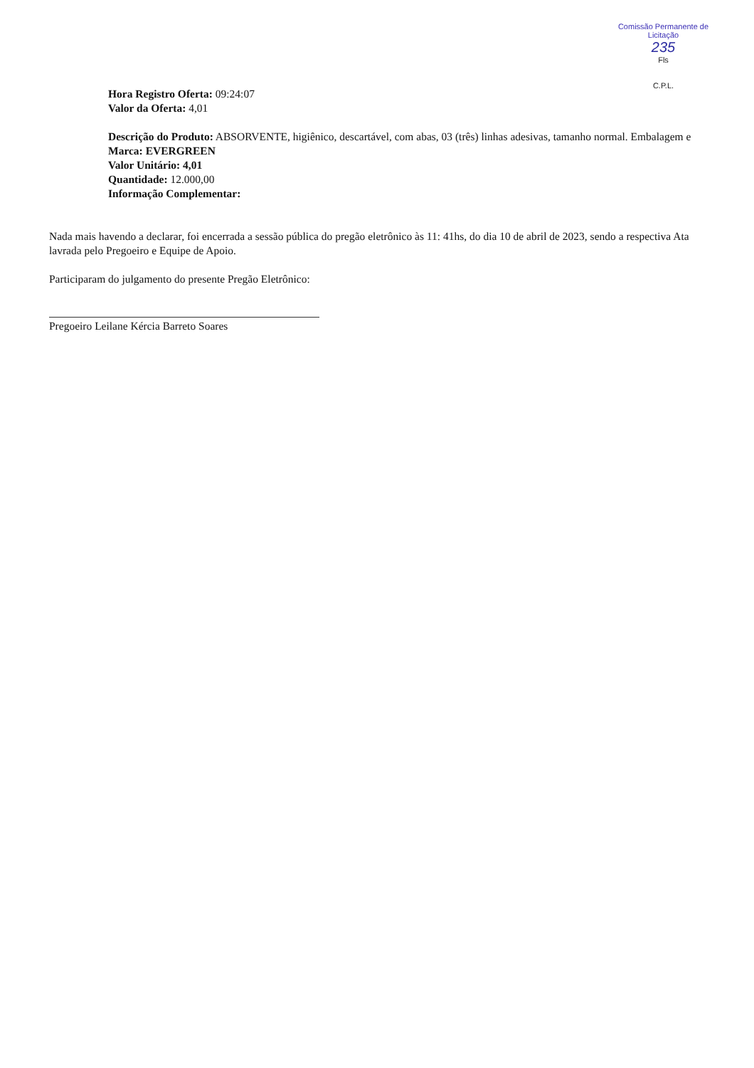Comissão Permanente de Licitação
235
Fls
C.P.L.
Hora Registro Oferta: 09:24:07
Valor da Oferta: 4,01
Descrição do Produto: ABSORVENTE, higiênico, descartável, com abas, 03 (três) linhas adesivas, tamanho normal. Embalagem e
Marca: EVERGREEN
Valor Unitário: 4,01
Quantidade: 12.000,00
Informação Complementar:
Nada mais havendo a declarar, foi encerrada a sessão pública do pregão eletrônico às 11: 41hs, do dia 10 de abril de 2023, sendo a respectiva Ata lavrada pelo Pregoeiro e Equipe de Apoio.
Participaram do julgamento do presente Pregão Eletrônico:
Pregoeiro Leilane Kércia Barreto Soares